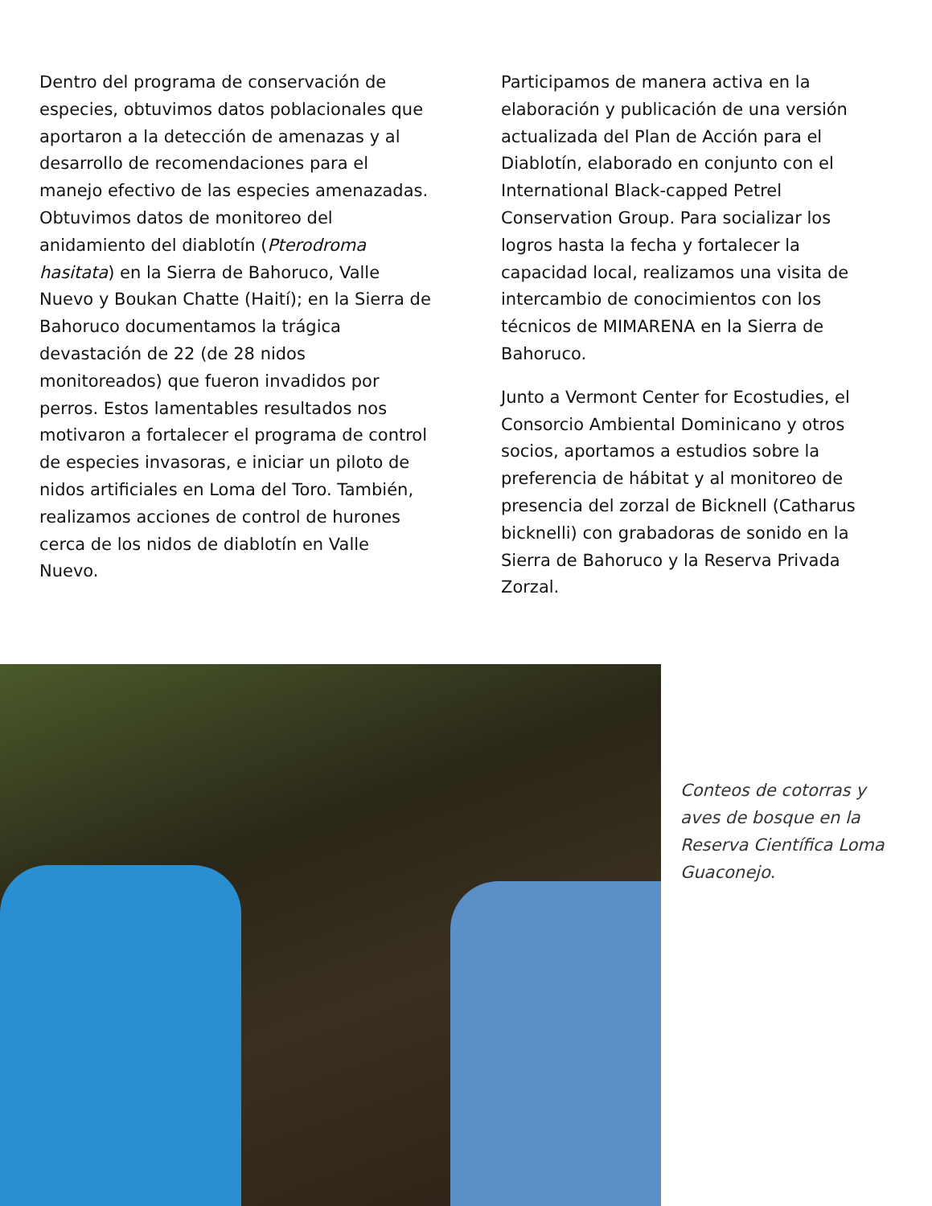Dentro del programa de conservación de especies, obtuvimos datos poblacionales que aportaron a la detección de amenazas y al desarrollo de recomendaciones para el manejo efectivo de las especies amenazadas. Obtuvimos datos de monitoreo del anidamiento del diablotín (Pterodroma hasitata) en la Sierra de Bahoruco, Valle Nuevo y Boukan Chatte (Haití); en la Sierra de Bahoruco documentamos la trágica devastación de 22 (de 28 nidos monitoreados) que fueron invadidos por perros. Estos lamentables resultados nos motivaron a fortalecer el programa de control de especies invasoras, e iniciar un piloto de nidos artificiales en Loma del Toro. También, realizamos acciones de control de hurones cerca de los nidos de diablotín en Valle Nuevo.
Participamos de manera activa en la elaboración y publicación de una versión actualizada del Plan de Acción para el Diablotín, elaborado en conjunto con el International Black-capped Petrel Conservation Group. Para socializar los logros hasta la fecha y fortalecer la capacidad local, realizamos una visita de intercambio de conocimientos con los técnicos de MIMARENA en la Sierra de Bahoruco.
Junto a Vermont Center for Ecostudies, el Consorcio Ambiental Dominicano y otros socios, aportamos a estudios sobre la preferencia de hábitat y al monitoreo de presencia del zorzal de Bicknell (Catharus bicknelli) con grabadoras de sonido en la Sierra de Bahoruco y la Reserva Privada Zorzal.
Conteos de cotorras y aves de bosque en la Reserva Científica Loma Guaconejo.